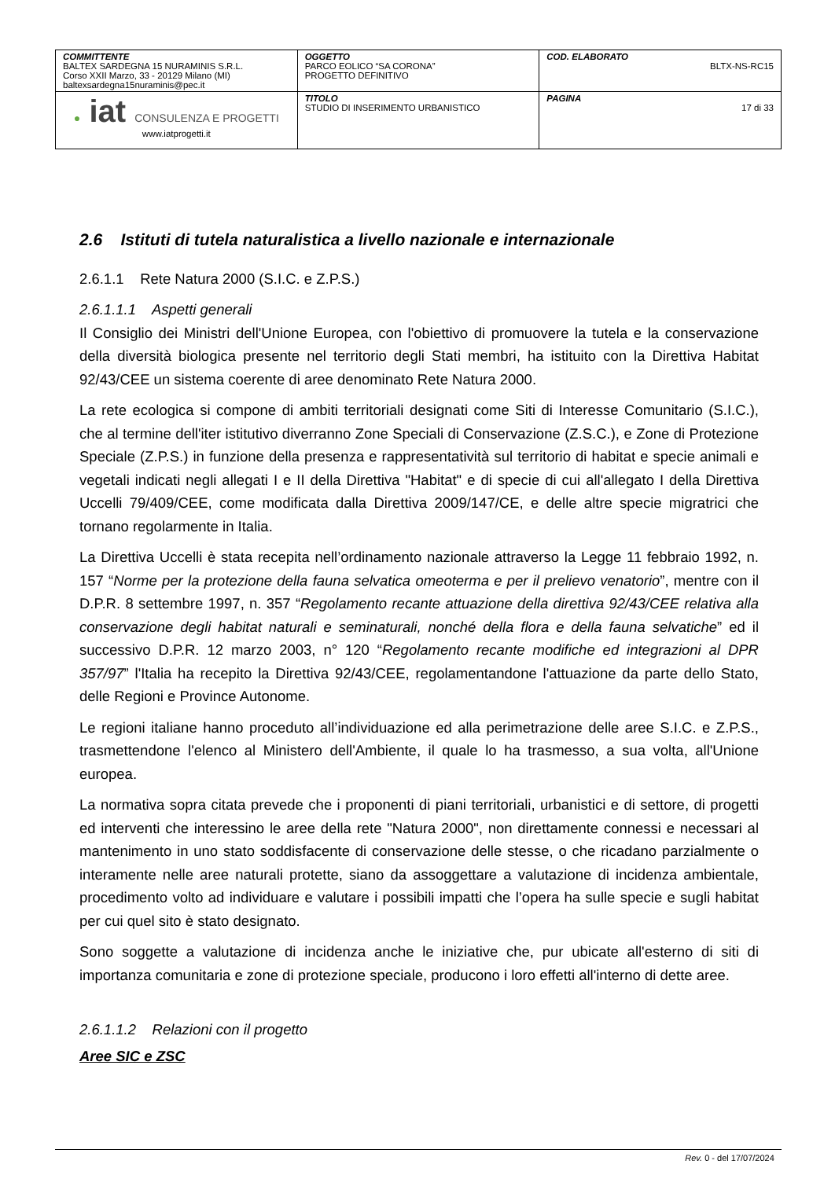| COMMITTENTE BALTEX SARDEGNA 15 NURAMINIS S.R.L. Corso XXII Marzo, 33 - 20129 Milano (MI) baltexsardegna15nuraminis@pec.it | OGGETTO PARCO EOLICO “SA CORONA” PROGETTO DEFINITIVO | COD. ELABORATO BLTX-NS-RC15 |
| ● iat CONSULENZA E PROGETTI www.iatprogetti.it | TITOLO STUDIO DI INSERIMENTO URBANISTICO | PAGINA 17 di 33 |
2.6 Istituti di tutela naturalistica a livello nazionale e internazionale
2.6.1.1 Rete Natura 2000 (S.I.C. e Z.P.S.)
2.6.1.1.1 Aspetti generali
Il Consiglio dei Ministri dell'Unione Europea, con l'obiettivo di promuovere la tutela e la conservazione della diversità biologica presente nel territorio degli Stati membri, ha istituito con la Direttiva Habitat 92/43/CEE un sistema coerente di aree denominato Rete Natura 2000.
La rete ecologica si compone di ambiti territoriali designati come Siti di Interesse Comunitario (S.I.C.), che al termine dell'iter istitutivo diverranno Zone Speciali di Conservazione (Z.S.C.), e Zone di Protezione Speciale (Z.P.S.) in funzione della presenza e rappresentatività sul territorio di habitat e specie animali e vegetali indicati negli allegati I e II della Direttiva "Habitat" e di specie di cui all'allegato I della Direttiva Uccelli 79/409/CEE, come modificata dalla Direttiva 2009/147/CE, e delle altre specie migratrici che tornano regolarmente in Italia.
La Direttiva Uccelli è stata recepita nell’ordinamento nazionale attraverso la Legge 11 febbraio 1992, n. 157 “Norme per la protezione della fauna selvatica omeoterma e per il prelievo venatorio”, mentre con il D.P.R. 8 settembre 1997, n. 357 “Regolamento recante attuazione della direttiva 92/43/CEE relativa alla conservazione degli habitat naturali e seminaturali, nonché della flora e della fauna selvatiche” ed il successivo D.P.R. 12 marzo 2003, n° 120 “Regolamento recante modifiche ed integrazioni al DPR 357/97” l'Italia ha recepito la Direttiva 92/43/CEE, regolamentandone l'attuazione da parte dello Stato, delle Regioni e Province Autonome.
Le regioni italiane hanno proceduto all’individuazione ed alla perimetrazione delle aree S.I.C. e Z.P.S., trasmettendone l'elenco al Ministero dell'Ambiente, il quale lo ha trasmesso, a sua volta, all'Unione europea.
La normativa sopra citata prevede che i proponenti di piani territoriali, urbanistici e di settore, di progetti ed interventi che interessino le aree della rete "Natura 2000", non direttamente connessi e necessari al mantenimento in uno stato soddisfacente di conservazione delle stesse, o che ricadano parzialmente o interamente nelle aree naturali protette, siano da assoggettare a valutazione di incidenza ambientale, procedimento volto ad individuare e valutare i possibili impatti che l’opera ha sulle specie e sugli habitat per cui quel sito è stato designato.
Sono soggette a valutazione di incidenza anche le iniziative che, pur ubicate all'esterno di siti di importanza comunitaria e zone di protezione speciale, producono i loro effetti all'interno di dette aree.
2.6.1.1.2 Relazioni con il progetto
Aree SIC e ZSC
Rev. 0 - del 17/07/2024